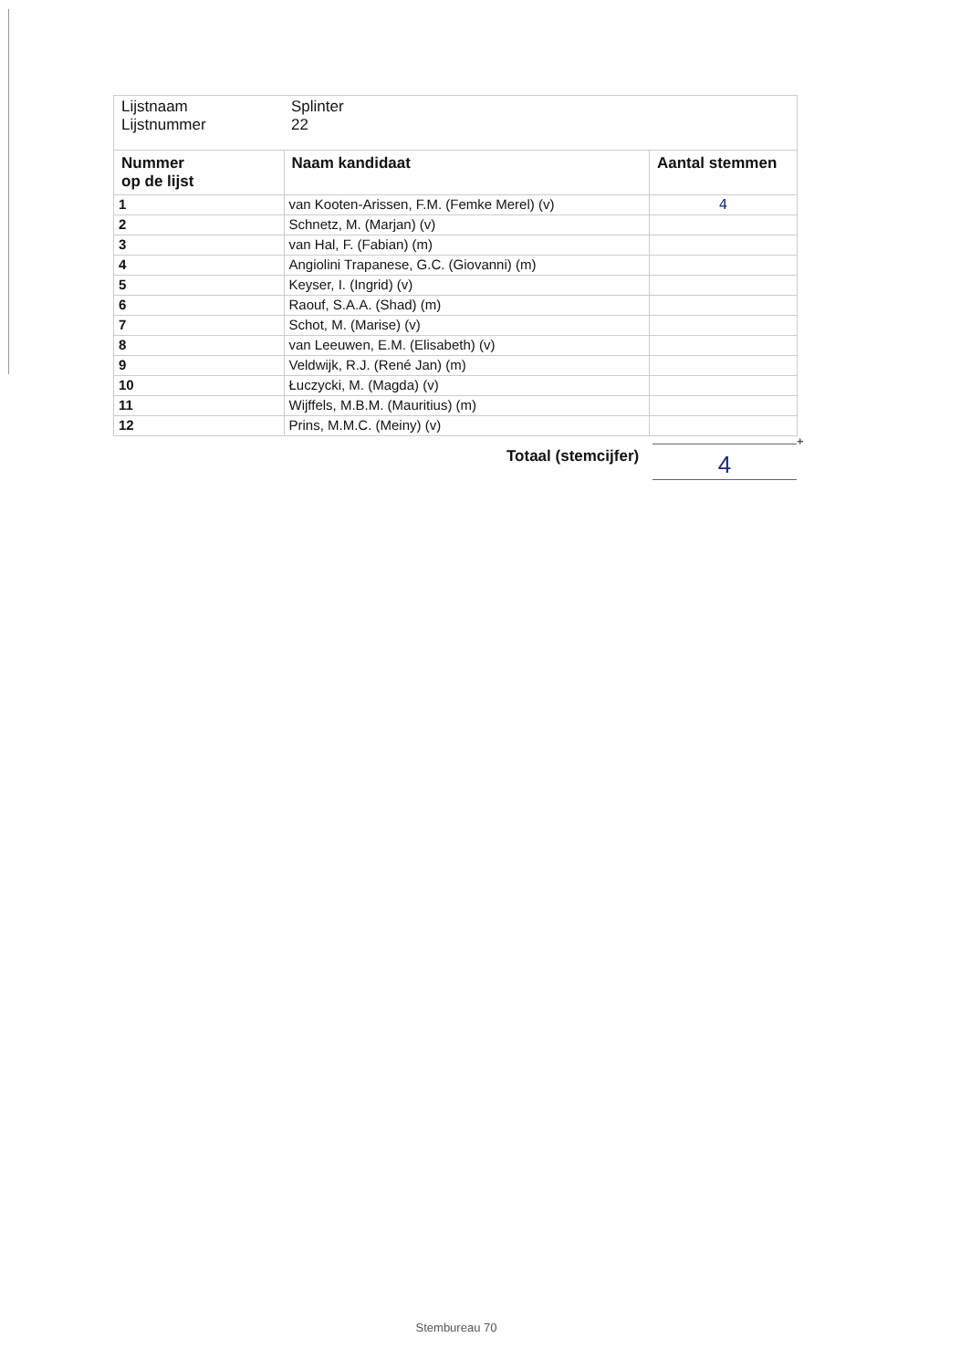| Lijstnaam Lijstnummer | Splinter 22 | |
| Nummer op de lijst | Naam kandidaat | Aantal stemmen |
| 1 | van Kooten-Arissen, F.M. (Femke Merel) (v) | 4 |
| 2 | Schnetz, M. (Marjan) (v) | |
| 3 | van Hal, F. (Fabian) (m) | |
| 4 | Angiolini Trapanese, G.C. (Giovanni) (m) | |
| 5 | Keyser, I. (Ingrid) (v) | |
| 6 | Raouf, S.A.A. (Shad) (m) | |
| 7 | Schot, M. (Marise) (v) | |
| 8 | van Leeuwen, E.M. (Elisabeth) (v) | |
| 9 | Veldwijk, R.J. (René Jan) (m) | |
| 10 | Łuczycki, M. (Magda) (v) | |
| 11 | Wijffels, M.B.M. (Mauritius) (m) | |
| 12 | Prins, M.M.C. (Meiny) (v) | |
+
Totaal (stemcijfer) 4
Stembureau 70